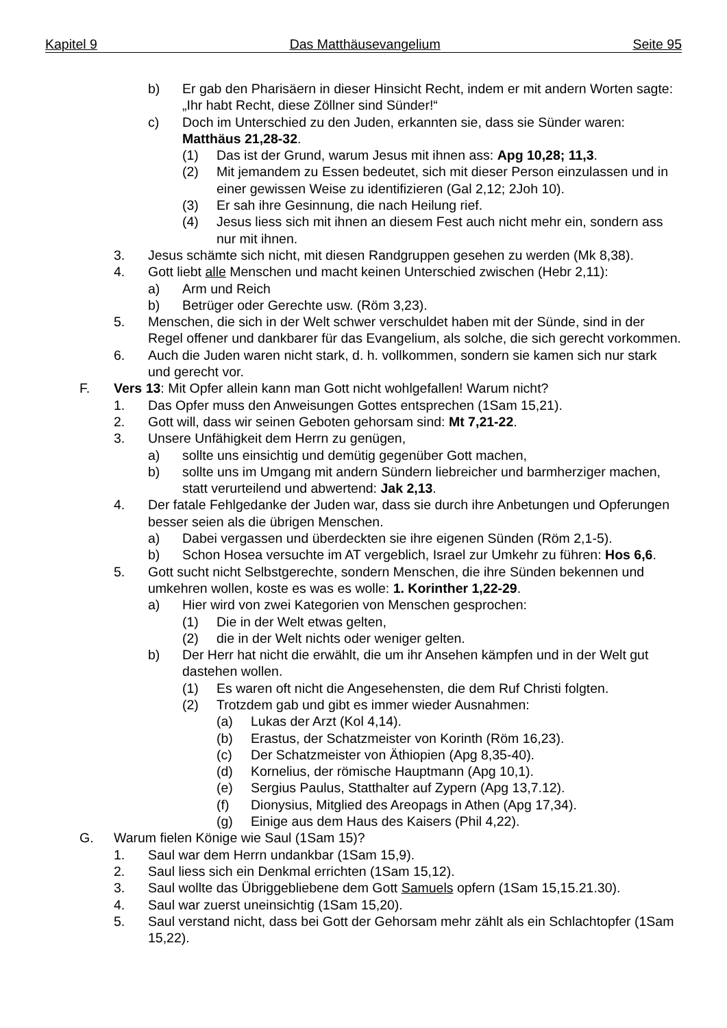Kapitel 9 Das Matthäusevangelium Seite 95
b) Er gab den Pharisäern in dieser Hinsicht Recht, indem er mit andern Worten sagte: „Ihr habt Recht, diese Zöllner sind Sünder!“
c) Doch im Unterschied zu den Juden, erkannten sie, dass sie Sünder waren: Matthäus 21,28-32.
(1) Das ist der Grund, warum Jesus mit ihnen ass: Apg 10,28; 11,3.
(2) Mit jemandem zu Essen bedeutet, sich mit dieser Person einzulassen und in einer gewissen Weise zu identifizieren (Gal 2,12; 2Joh 10).
(3) Er sah ihre Gesinnung, die nach Heilung rief.
(4) Jesus liess sich mit ihnen an diesem Fest auch nicht mehr ein, sondern ass nur mit ihnen.
3. Jesus schämte sich nicht, mit diesen Randgruppen gesehen zu werden (Mk 8,38).
4. Gott liebt alle Menschen und macht keinen Unterschied zwischen (Hebr 2,11):
a) Arm und Reich
b) Betrüger oder Gerechte usw. (Röm 3,23).
5. Menschen, die sich in der Welt schwer verschuldet haben mit der Sünde, sind in der Regel offener und dankbarer für das Evangelium, als solche, die sich gerecht vorkommen.
6. Auch die Juden waren nicht stark, d. h. vollkommen, sondern sie kamen sich nur stark und gerecht vor.
F. Vers 13: Mit Opfer allein kann man Gott nicht wohlgefallen! Warum nicht?
1. Das Opfer muss den Anweisungen Gottes entsprechen (1Sam 15,21).
2. Gott will, dass wir seinen Geboten gehorsam sind: Mt 7,21-22.
3. Unsere Unfähigkeit dem Herrn zu genügen,
a) sollte uns einsichtig und demütig gegenüber Gott machen,
b) sollte uns im Umgang mit andern Sündern liebreicher und barmherziger machen, statt verurteilend und abwertend: Jak 2,13.
4. Der fatale Fehlgedanke der Juden war, dass sie durch ihre Anbetungen und Opferungen besser seien als die übrigen Menschen.
a) Dabei vergassen und überdeckten sie ihre eigenen Sünden (Röm 2,1-5).
b) Schon Hosea versuchte im AT vergeblich, Israel zur Umkehr zu führen: Hos 6,6.
5. Gott sucht nicht Selbstgerechte, sondern Menschen, die ihre Sünden bekennen und umkehren wollen, koste es was es wolle: 1. Korinther 1,22-29.
a) Hier wird von zwei Kategorien von Menschen gesprochen:
(1) Die in der Welt etwas gelten,
(2) die in der Welt nichts oder weniger gelten.
b) Der Herr hat nicht die erwählt, die um ihr Ansehen kämpfen und in der Welt gut dastehen wollen.
(1) Es waren oft nicht die Angesehensten, die dem Ruf Christi folgten.
(2) Trotzdem gab und gibt es immer wieder Ausnahmen:
(a) Lukas der Arzt (Kol 4,14).
(b) Erastus, der Schatzmeister von Korinth (Röm 16,23).
(c) Der Schatzmeister von Äthiopien (Apg 8,35-40).
(d) Kornelius, der römische Hauptmann (Apg 10,1).
(e) Sergius Paulus, Statthalter auf Zypern (Apg 13,7.12).
(f) Dionysius, Mitglied des Areopags in Athen (Apg 17,34).
(g) Einige aus dem Haus des Kaisers (Phil 4,22).
G. Warum fielen Könige wie Saul (1Sam 15)?
1. Saul war dem Herrn undankbar (1Sam 15,9).
2. Saul liess sich ein Denkmal errichten (1Sam 15,12).
3. Saul wollte das Übriggebliebene dem Gott Samuels opfern (1Sam 15,15.21.30).
4. Saul war zuerst uneinsichtig (1Sam 15,20).
5. Saul verstand nicht, dass bei Gott der Gehorsam mehr zählt als ein Schlachtopfer (1Sam 15,22).